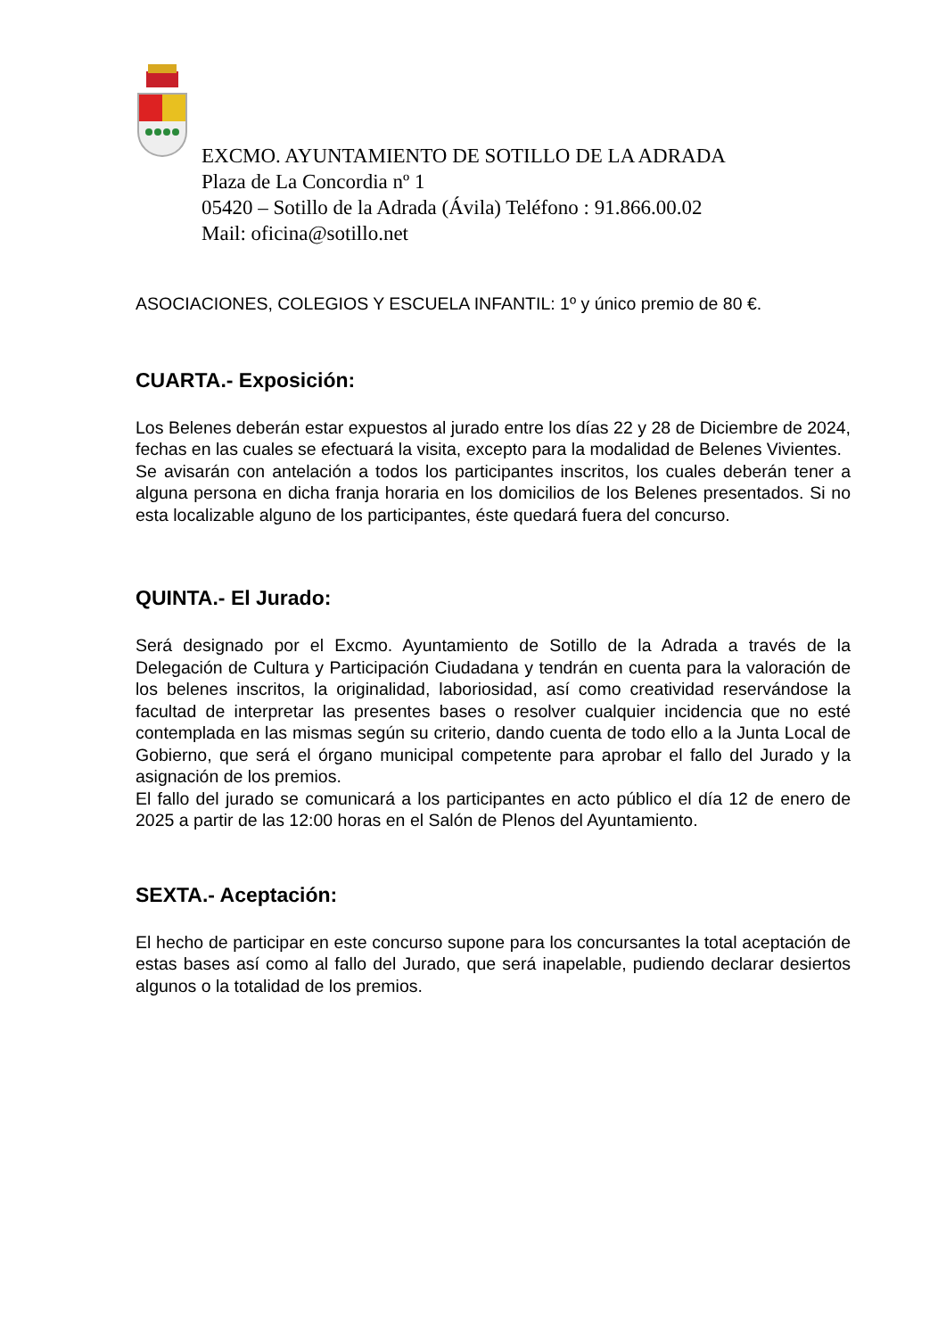EXCMO. AYUNTAMIENTO DE SOTILLO DE LA ADRADA
Plaza de La Concordia nº 1
05420 – Sotillo de la Adrada (Ávila) Teléfono : 91.866.00.02
Mail: oficina@sotillo.net
ASOCIACIONES, COLEGIOS Y ESCUELA INFANTIL: 1º y único premio de 80 €.
CUARTA.- Exposición:
Los Belenes deberán estar expuestos al jurado entre los días 22 y 28 de Diciembre de 2024, fechas en las cuales se efectuará la visita, excepto para la modalidad de Belenes Vivientes.
Se avisarán con antelación a todos los participantes inscritos, los cuales deberán tener a alguna persona en dicha franja horaria en los domicilios de los Belenes presentados. Si no esta localizable alguno de los participantes, éste quedará fuera del concurso.
QUINTA.- El Jurado:
Será designado por el Excmo. Ayuntamiento de Sotillo de la Adrada a través de la Delegación de Cultura y Participación Ciudadana y tendrán en cuenta para la valoración de los belenes inscritos, la originalidad, laboriosidad, así como creatividad reservándose la facultad de interpretar las presentes bases o resolver cualquier incidencia que no esté contemplada en las mismas según su criterio, dando cuenta de todo ello a la Junta Local de Gobierno, que será el órgano municipal competente para aprobar el fallo del Jurado y la asignación de los premios.
El fallo del jurado se comunicará a los participantes en acto público el día 12 de enero de 2025 a partir de las 12:00 horas en el Salón de Plenos del Ayuntamiento.
SEXTA.- Aceptación:
El hecho de participar en este concurso supone para los concursantes la total aceptación de estas bases así como al fallo del Jurado, que será inapelable, pudiendo declarar desiertos algunos o la totalidad de los premios.